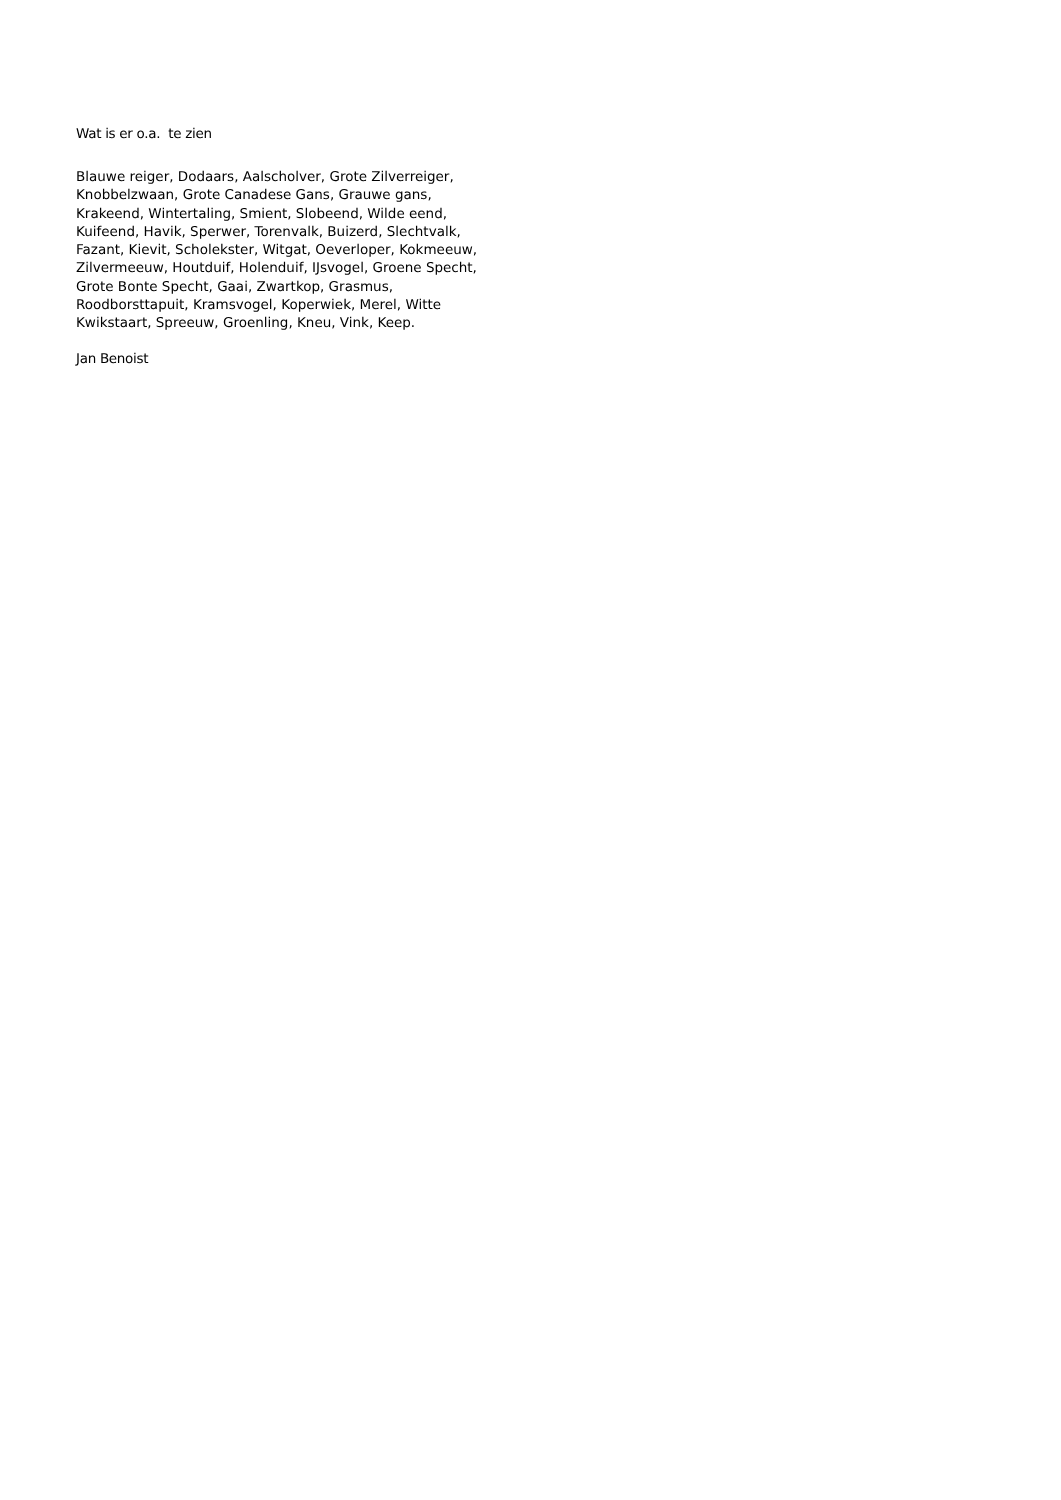Wat is er o.a. te zien
Blauwe reiger, Dodaars, Aalscholver, Grote Zilverreiger,
Knobbelzwaan, Grote Canadese Gans, Grauwe gans,
Krakeend, Wintertaling, Smient, Slobeend, Wilde eend,
Kuifeend, Havik, Sperwer, Torenvalk, Buizerd, Slechtvalk,
Fazant, Kievit, Scholekster, Witgat, Oeverloper, Kokmeeuw,
Zilvermeeuw, Houtduif, Holenduif, IJsvogel, Groene Specht,
Grote Bonte Specht, Gaai, Zwartkop, Grasmus,
Roodborsttapuit, Kramsvogel, Koperwiek, Merel, Witte
Kwikstaart, Spreeuw, Groenling, Kneu, Vink, Keep.
Jan Benoist